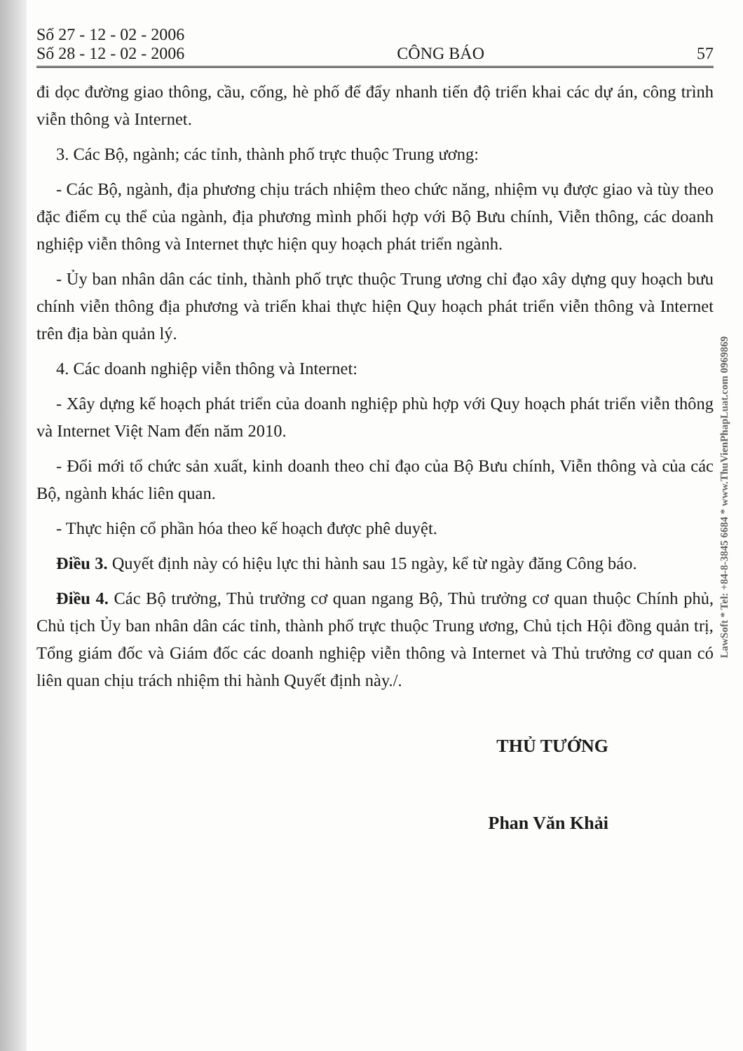Số 27 - 12 - 02 - 2006
Số 28 - 12 - 02 - 2006
CÔNG BÁO
57
đi dọc đường giao thông, cầu, cống, hè phố để đẩy nhanh tiến độ triển khai các dự án, công trình viễn thông và Internet.
3. Các Bộ, ngành; các tỉnh, thành phố trực thuộc Trung ương:
- Các Bộ, ngành, địa phương chịu trách nhiệm theo chức năng, nhiệm vụ được giao và tùy theo đặc điểm cụ thể của ngành, địa phương mình phối hợp với Bộ Bưu chính, Viễn thông, các doanh nghiệp viễn thông và Internet thực hiện quy hoạch phát triển ngành.
- Ủy ban nhân dân các tỉnh, thành phố trực thuộc Trung ương chỉ đạo xây dựng quy hoạch bưu chính viễn thông địa phương và triển khai thực hiện Quy hoạch phát triển viễn thông và Internet trên địa bàn quản lý.
4. Các doanh nghiệp viễn thông và Internet:
- Xây dựng kế hoạch phát triển của doanh nghiệp phù hợp với Quy hoạch phát triển viễn thông và Internet Việt Nam đến năm 2010.
- Đổi mới tổ chức sản xuất, kinh doanh theo chỉ đạo của Bộ Bưu chính, Viễn thông và của các Bộ, ngành khác liên quan.
- Thực hiện cổ phần hóa theo kế hoạch được phê duyệt.
Điều 3. Quyết định này có hiệu lực thi hành sau 15 ngày, kể từ ngày đăng Công báo.
Điều 4. Các Bộ trưởng, Thủ trưởng cơ quan ngang Bộ, Thủ trưởng cơ quan thuộc Chính phủ, Chủ tịch Ủy ban nhân dân các tỉnh, thành phố trực thuộc Trung ương, Chủ tịch Hội đồng quản trị, Tổng giám đốc và Giám đốc các doanh nghiệp viễn thông và Internet và Thủ trưởng cơ quan có liên quan chịu trách nhiệm thi hành Quyết định này./.
THỦ TƯỚNG
Phan Văn Khải
LawSoft * Tel: +84-8-3845 6684 * www.ThuVienPhapLuat.com 0969869